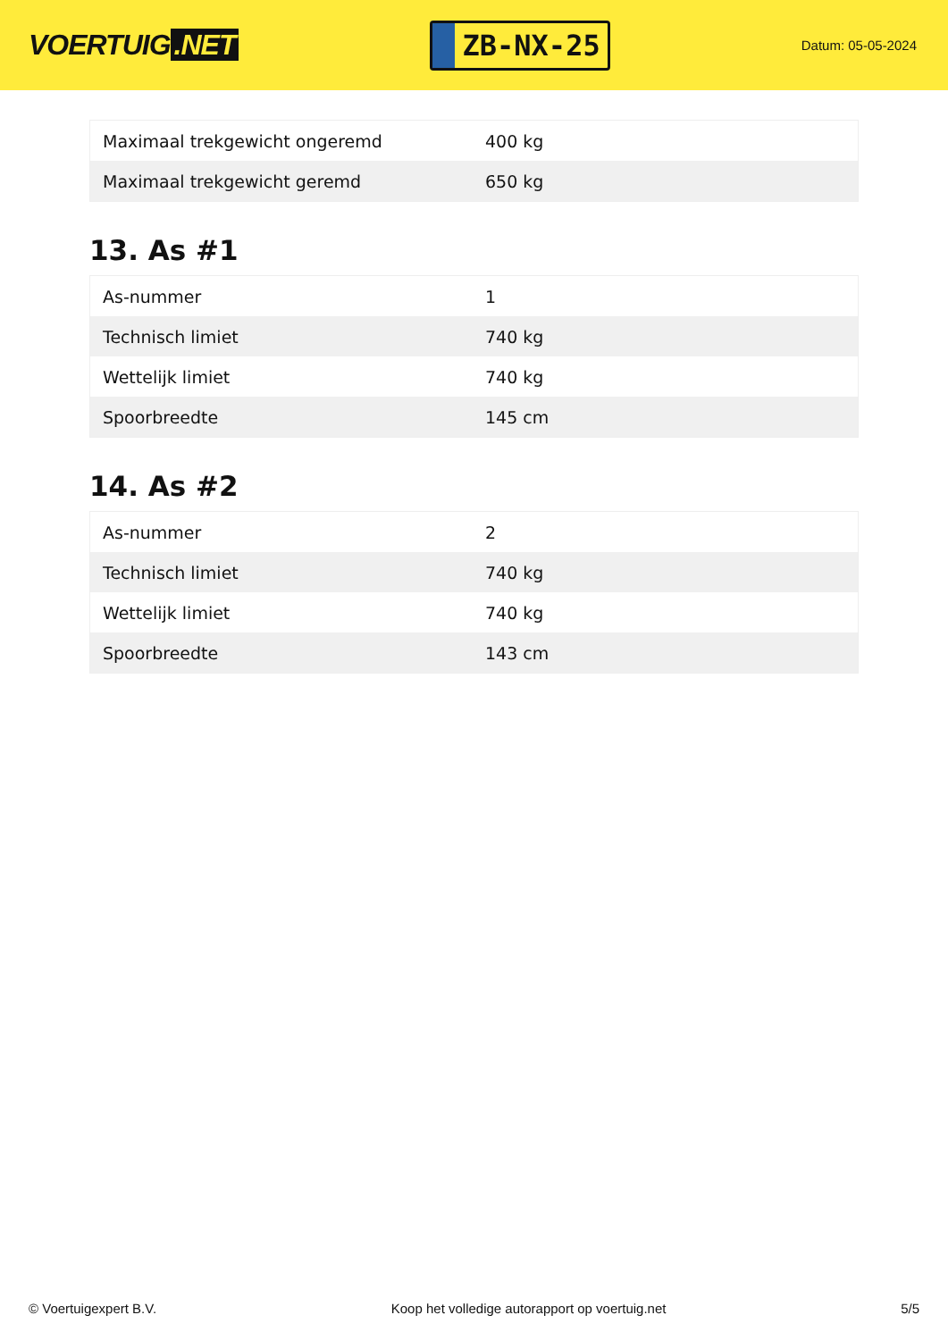VOERTUIG.NET
ZB-NX-25
Datum: 05-05-2024
| Maximaal trekgewicht ongeremd | 400 kg |
| Maximaal trekgewicht geremd | 650 kg |
13. As #1
| As-nummer | 1 |
| Technisch limiet | 740 kg |
| Wettelijk limiet | 740 kg |
| Spoorbreedte | 145 cm |
14. As #2
| As-nummer | 2 |
| Technisch limiet | 740 kg |
| Wettelijk limiet | 740 kg |
| Spoorbreedte | 143 cm |
© Voertuigexpert B.V. Koop het volledige autorapport op voertuig.net 5/5